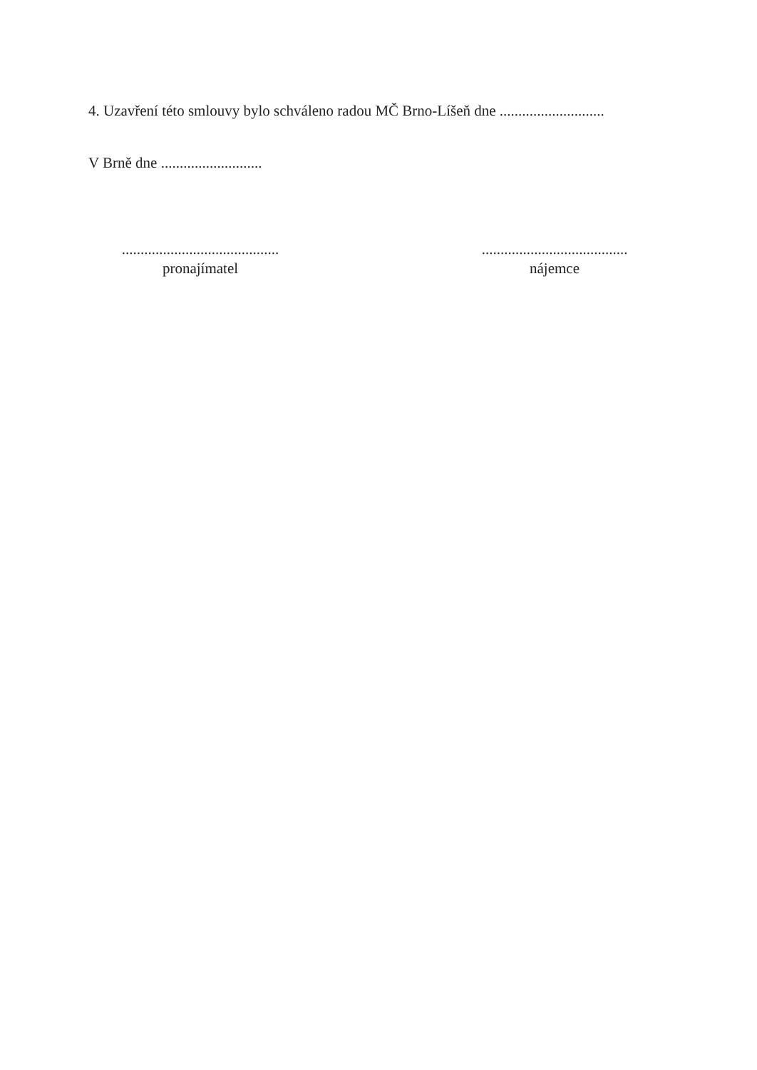4. Uzavření této smlouvy bylo schváleno radou MČ Brno-Líšeň dne ............................
V Brně dne ...........................
..........................................
pronajímatel
.......................................
nájemce